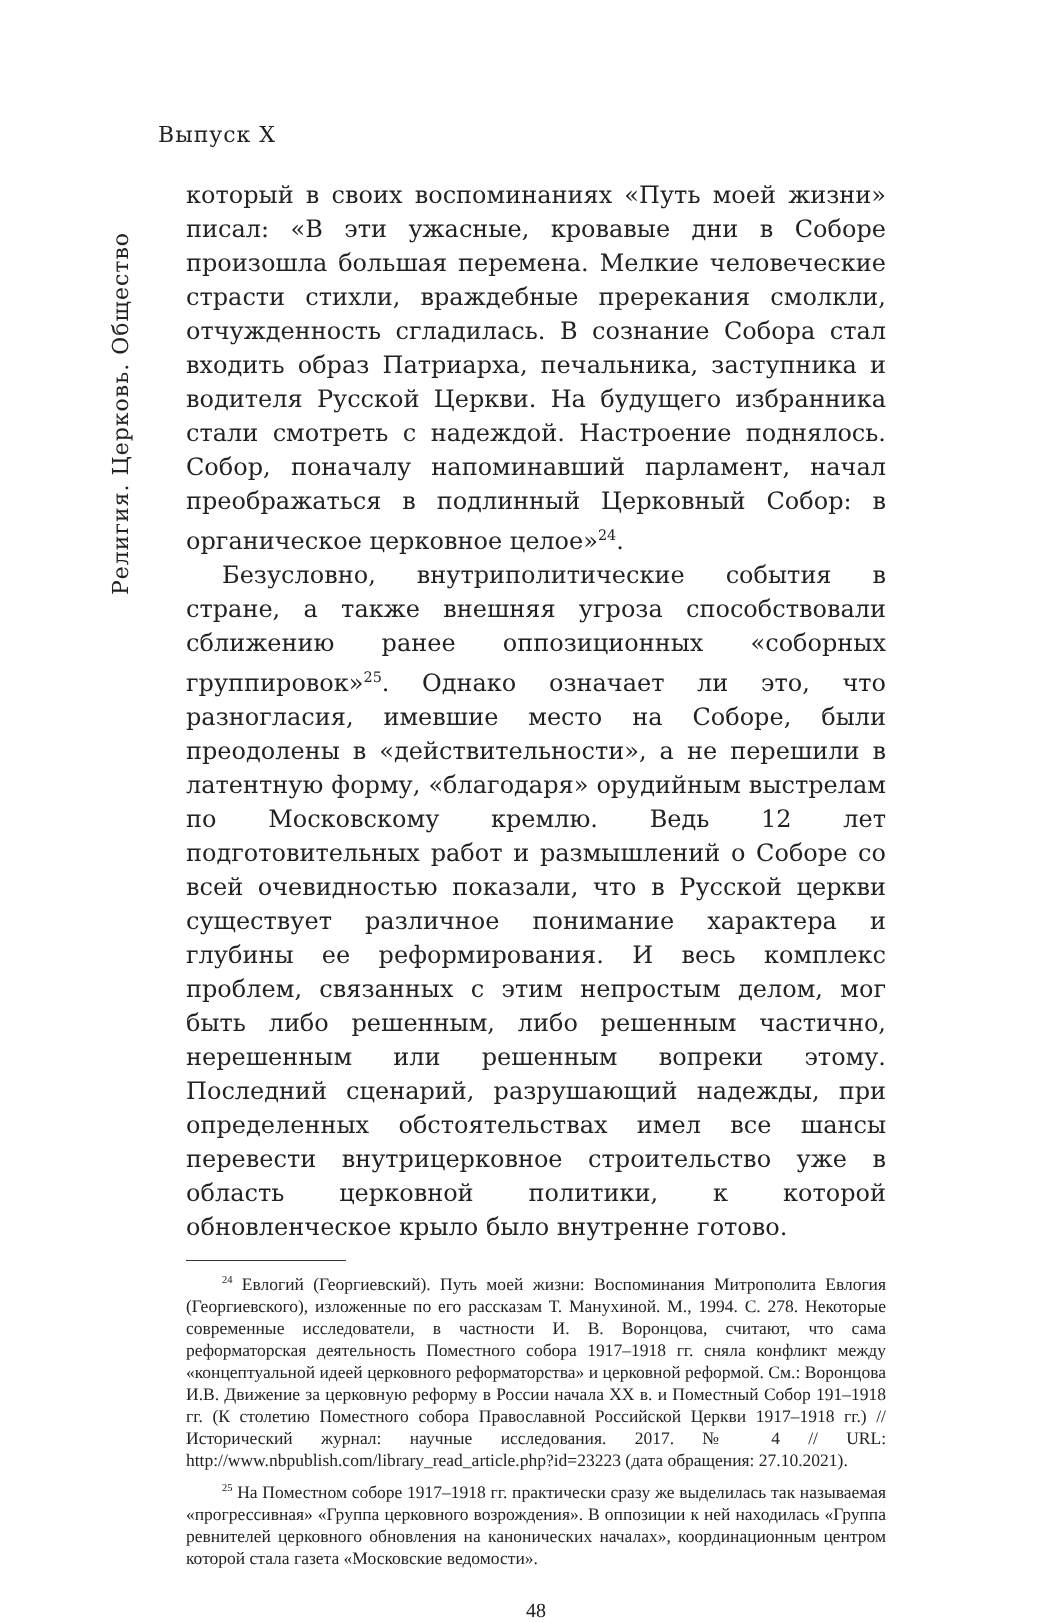Выпуск X
Религия. Церковь. Общество
который в своих воспоминаниях «Путь моей жизни» писал: «В эти ужасные, кровавые дни в Соборе произошла большая перемена. Мелкие человеческие страсти стихли, враждебные пререкания смолкли, отчужденность сгладилась. В сознание Собора стал входить образ Патриарха, печальника, заступника и водителя Русской Церкви. На будущего избранника стали смотреть с надеждой. Настроение поднялось. Собор, поначалу напоминавший парламент, начал преображаться в подлинный Церковный Собор: в органическое церковное целое»<sup>24</sup>.
Безусловно, внутриполитические события в стране, а также внешняя угроза способствовали сближению ранее оппозиционных «соборных группировок»<sup>25</sup>. Однако означает ли это, что разногласия, имевшие место на Соборе, были преодолены в «действительности», а не перешили в латентную форму, «благодаря» орудийным выстрелам по Московскому кремлю. Ведь 12 лет подготовительных работ и размышлений о Соборе со всей очевидностью показали, что в Русской церкви существует различное понимание характера и глубины ее реформирования. И весь комплекс проблем, связанных с этим непростым делом, мог быть либо решенным, либо решенным частично, нерешенным или решенным вопреки этому. Последний сценарий, разрушающий надежды, при определенных обстоятельствах имел все шансы перевести внутрицерковное строительство уже в область церковной политики, к которой обновленческое крыло было внутренне готово.
<sup>24</sup> Евлогий (Георгиевский). Путь моей жизни: Воспоминания Митрополита Евлогия (Георгиевского), изложенные по его рассказам Т. Манухиной. М., 1994. С. 278. Некоторые современные исследователи, в частности И. В. Воронцова, считают, что сама реформаторская деятельность Поместного собора 1917–1918 гг. сняла конфликт между «концептуальной идеей церковного реформаторства» и церковной реформой. См.: Воронцова И.В. Движение за церковную реформу в России начала XX в. и Поместный Собор 191–1918 гг. (К столетию Поместного собора Православной Российской Церкви 1917–1918 гг.) // Исторический журнал: научные исследования. 2017. № 4 // URL: http://www.nbpublish.com/library_read_article.php?id=23223 (дата обращения: 27.10.2021).
<sup>25</sup> На Поместном соборе 1917–1918 гг. практически сразу же выделилась так называемая «прогрессивная» «Группа церковного возрождения». В оппозиции к ней находилась «Группа ревнителей церковного обновления на канонических началах», координационным центром которой стала газета «Московские ведомости».
48